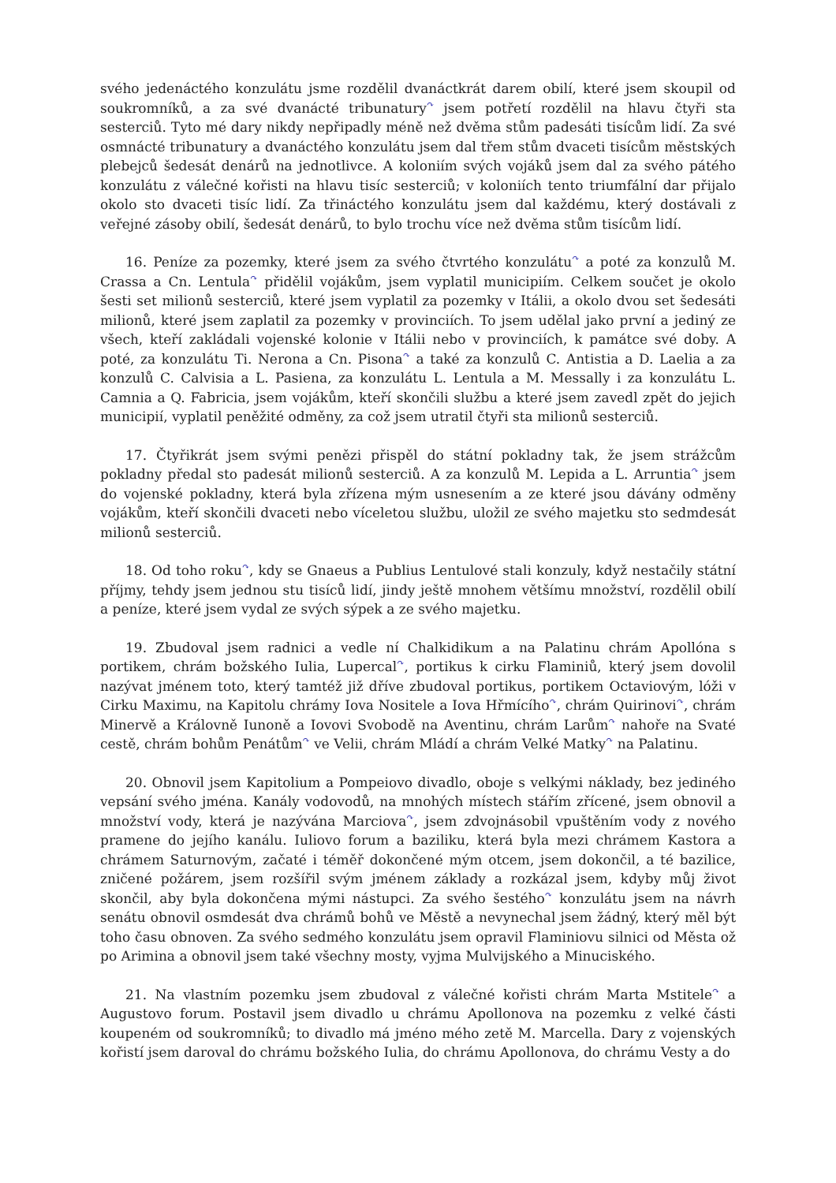svého jedenáctého konzulátu jsme rozdělil dvanáctkrát darem obilí, které jsem skoupil od soukromníků, a za své dvanácté tribunatury<sup>↷</sup> jsem potřetí rozdělil na hlavu čtyři sta sesterciů. Tyto mé dary nikdy nepřipadly méně než dvěma stům padesáti tisícům lidí. Za své osmnácté tribunatury a dvanáctého konzulátu jsem dal třem stům dvaceti tisícům městských plebejců šedesát denárů na jednotlivce. A koloniím svých vojáků jsem dal za svého pátého konzulátu z válečné kořisti na hlavu tisíc sesterciů; v koloniích tento triumfální dar přijalo okolo sto dvaceti tisíc lidí. Za třináctého konzulátu jsem dal každému, který dostávali z veřejné zásoby obilí, šedesát denárů, to bylo trochu více než dvěma stům tisícům lidí.
16. Peníze za pozemky, které jsem za svého čtvrtého konzulátu<sup>↷</sup> a poté za konzulů M. Crassa a Cn. Lentula<sup>↷</sup> přidělil vojákům, jsem vyplatil municipiím. Celkem součet je okolo šesti set milionů sesterciů, které jsem vyplatil za pozemky v Itálii, a okolo dvou set šedesáti milionů, které jsem zaplatil za pozemky v provinciích. To jsem udělal jako první a jediný ze všech, kteří zakládali vojenské kolonie v Itálii nebo v provinciích, k památce své doby. A poté, za konzulátu Ti. Nerona a Cn. Pisona<sup>↷</sup> a také za konzulů C. Antistia a D. Laelia a za konzulů C. Calvisia a L. Pasiena, za konzulátu L. Lentula a M. Messally i za konzulátu L. Camnia a Q. Fabricia, jsem vojákům, kteří skončili službu a které jsem zavedl zpět do jejich municipií, vyplatil peněžité odměny, za což jsem utratil čtyři sta milionů sesterciů.
17. Čtyřikrát jsem svými penězi přispěl do státní pokladny tak, že jsem strážcům pokladny předal sto padesát milionů sesterciů. A za konzulů M. Lepida a L. Arruntia<sup>↷</sup> jsem do vojenské pokladny, která byla zřízena mým usnesením a ze které jsou dávány odměny vojákům, kteří skončili dvaceti nebo víceletou službu, uložil ze svého majetku sto sedmdesát milionů sesterciů.
18. Od toho roku<sup>↷</sup>, kdy se Gnaeus a Publius Lentulové stali konzuly, když nestačily státní příjmy, tehdy jsem jednou stu tisíců lidí, jindy ještě mnohem většímu množství, rozdělil obilí a peníze, které jsem vydal ze svých sýpek a ze svého majetku.
19. Zbudoval jsem radnici a vedle ní Chalkidikum a na Palatinu chrám Apollóna s portikem, chrám božského Iulia, Lupercal<sup>↷</sup>, portikus k cirku Flaminiů, který jsem dovolil nazývat jménem toto, který tamtéž již dříve zbudoval portikus, portikem Octaviovým, lóži v Cirku Maximu, na Kapitolu chrámy Iova Nositele a Iova Hřmícího<sup>↷</sup>, chrám Quirinovi<sup>↷</sup>, chrám Minervě a Královně Iunoně a Iovovi Svobodě na Aventinu, chrám Larům<sup>↷</sup> nahoře na Svaté cestě, chrám bohům Penátům<sup>↷</sup> ve Velii, chrám Mládí a chrám Velké Matky<sup>↷</sup> na Palatinu.
20. Obnovil jsem Kapitolium a Pompeiovo divadlo, oboje s velkými náklady, bez jediného vepsání svého jména. Kanály vodovodů, na mnohých místech stářím zřícené, jsem obnovil a množství vody, která je nazývána Marciova<sup>↷</sup>, jsem zdvojnásobil vpuštěním vody z nového pramene do jejího kanálu. Iuliovo forum a baziliku, která byla mezi chrámem Kastora a chrámem Saturnovým, začaté i téměř dokončené mým otcem, jsem dokončil, a té bazilice, zničené požárem, jsem rozšířil svým jménem základy a rozkázal jsem, kdyby můj život skončil, aby byla dokončena mými nástupci. Za svého šestého<sup>↷</sup> konzulátu jsem na návrh senátu obnovil osmdesát dva chrámů bohů ve Městě a nevynechal jsem žádný, který měl být toho času obnoven. Za svého sedmého konzulátu jsem opravil Flaminiovu silnici od Města ož po Arimina a obnovil jsem také všechny mosty, vyjma Mulvijského a Minuciského.
21. Na vlastním pozemku jsem zbudoval z válečné kořisti chrám Marta Mstitele<sup>↷</sup> a Augustovo forum. Postavil jsem divadlo u chrámu Apollonova na pozemku z velké části koupeném od soukromníků; to divadlo má jméno mého zetě M. Marcella. Dary z vojenských kořistí jsem daroval do chrámu božského Iulia, do chrámu Apollonova, do chrámu Vesty a do